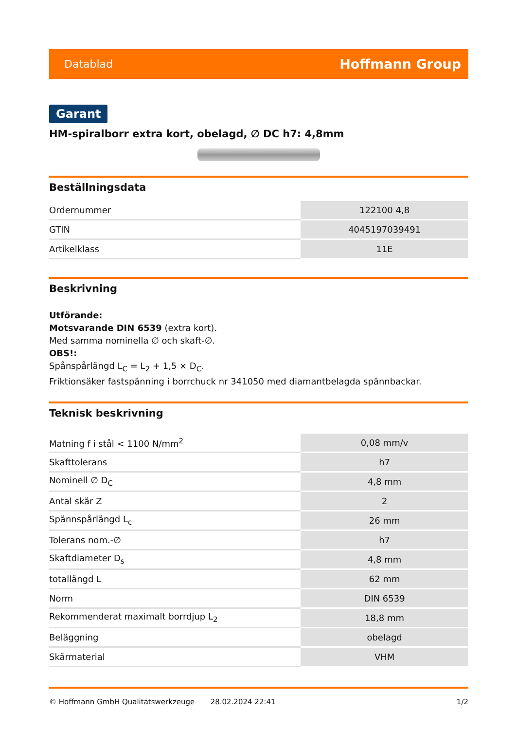Datablad Hoffmann Group
Garant
HM-spiralborr extra kort, obelagd, ∅ DC h7: 4,8mm
Beställningsdata
| Ordernummer | 122100 4,8 |
| GTIN | 4045197039491 |
| Artikelklass | 11E |
Beskrivning
Utförande:
Motsvarande DIN 6539 (extra kort).
Med samma nominella ∅ och skaft-∅.
OBS!:
Spånspårlängd L<sub>C</sub> = L<sub>2</sub> + 1,5 × D<sub>C</sub>.
Friktionsäker fastspänning i borrchuck nr 341050 med diamantbelagda spännbackar.
Teknisk beskrivning
| Matning f i stål < 1100 N/mm<sup>2</sup> | 0,08 mm/v |
| Skafttolerans | h7 |
| Nominell ∅ D<sub>C</sub> | 4,8 mm |
| Antal skär Z | 2 |
| Spännspårlängd L<sub>c</sub> | 26 mm |
| Tolerans nom.-∅ | h7 |
| Skaftdiameter D<sub>s</sub> | 4,8 mm |
| totallängd L | 62 mm |
| Norm | DIN 6539 |
| Rekommenderat maximalt borrdjup L<sub>2</sub> | 18,8 mm |
| Beläggning | obelagd |
| Skärmaterial | VHM |
© Hoffmann GmbH Qualitätswerkzeuge 28.02.2024 22:41 1/2